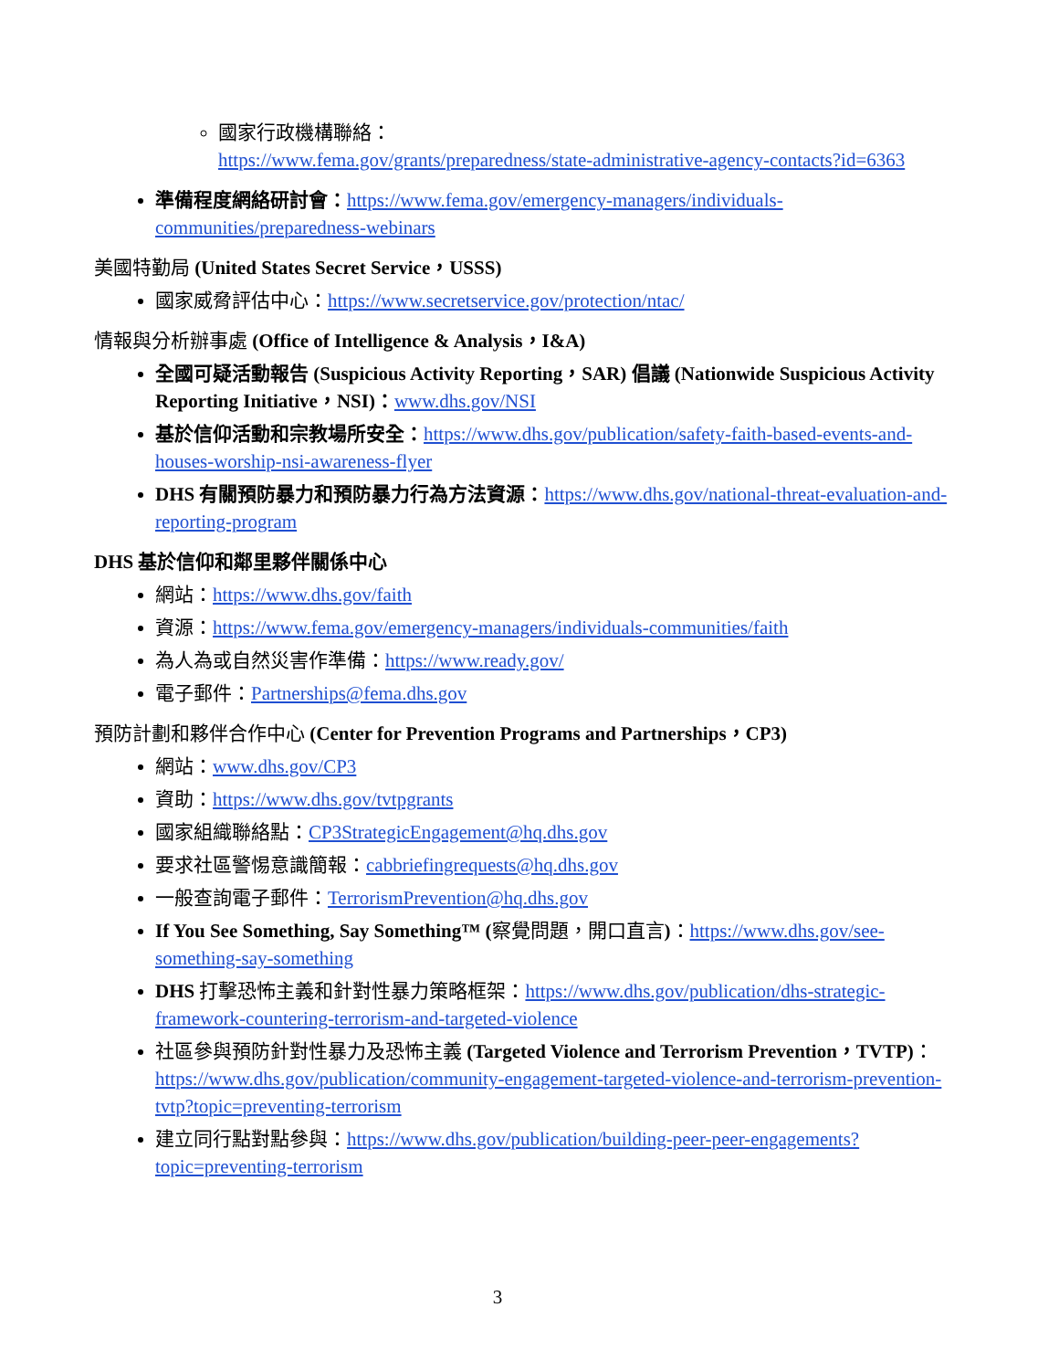國家行政機構聯絡：
https://www.fema.gov/grants/preparedness/state-administrative-agency-contacts?id=6363
準備程度網絡研討會：https://www.fema.gov/emergency-managers/individuals-communities/preparedness-webinars
美國特勤局 (United States Secret Service，USSS)
國家威脅評估中心：https://www.secretservice.gov/protection/ntac/
情報與分析辦事處 (Office of Intelligence & Analysis，I&A)
全國可疑活動報告 (Suspicious Activity Reporting，SAR) 倡議 (Nationwide Suspicious Activity Reporting Initiative，NSI)：www.dhs.gov/NSI
基於信仰活動和宗教場所安全：https://www.dhs.gov/publication/safety-faith-based-events-and-houses-worship-nsi-awareness-flyer
DHS 有關預防暴力和預防暴力行為方法資源：https://www.dhs.gov/national-threat-evaluation-and-reporting-program
DHS 基於信仰和鄰里夥伴關係中心
網站：https://www.dhs.gov/faith
資源：https://www.fema.gov/emergency-managers/individuals-communities/faith
為人為或自然災害作準備：https://www.ready.gov/
電子郵件：Partnerships@fema.dhs.gov
預防計劃和夥伴合作中心 (Center for Prevention Programs and Partnerships，CP3)
網站：www.dhs.gov/CP3
資助：https://www.dhs.gov/tvtpgrants
國家組織聯絡點：CP3StrategicEngagement@hq.dhs.gov
要求社區警惕意識簡報：cabbriefingrequests@hq.dhs.gov
一般查詢電子郵件：TerrorismPrevention@hq.dhs.gov
If You See Something, Say Something™ (察覺問題，開口直言)：https://www.dhs.gov/see-something-say-something
DHS 打擊恐怖主義和針對性暴力策略框架：https://www.dhs.gov/publication/dhs-strategic-framework-countering-terrorism-and-targeted-violence
社區參與預防針對性暴力及恐怖主義 (Targeted Violence and Terrorism Prevention，TVTP)：https://www.dhs.gov/publication/community-engagement-targeted-violence-and-terrorism-prevention-tvtp?topic=preventing-terrorism
建立同行點對點參與：https://www.dhs.gov/publication/building-peer-peer-engagements?topic=preventing-terrorism
3